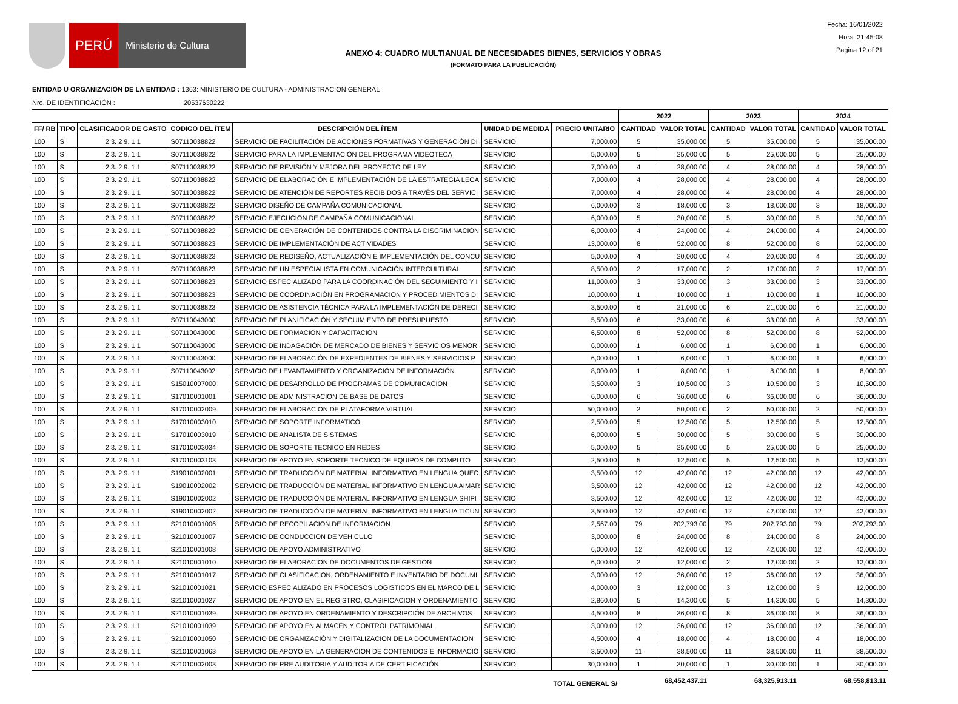PERÚ
Ministerio de Cultura
Fecha: 16/01/2022
Hora: 21:45:08
Pagina 12 of 21
ANEXO 4: CUADRO MULTIANUAL DE NECESIDADES BIENES, SERVICIOS Y OBRAS
(FORMATO PARA LA PUBLICACIÓN)
ENTIDAD U ORGANIZACIÓN DE LA ENTIDAD : 1363: MINISTERIO DE CULTURA - ADMINISTRACION GENERAL
Nro. DE IDENTIFICACIÓN : 20537630222
| | | | | | | | 2022 | | 2023 | | 2024 | |
| --- | --- | --- | --- | --- | --- | --- | --- | --- | --- | --- | --- | --- |
| FF/ RB | TIPO | CLASIFICADOR DE GASTO | CODIGO DEL ÍTEM | DESCRIPCIÓN DEL ÍTEM | UNIDAD DE MEDIDA | PRECIO UNITARIO | CANTIDAD | VALOR TOTAL | CANTIDAD | VALOR TOTAL | CANTIDAD | VALOR TOTAL |
| 100 | S | 2.3. 2 9. 1 1 | S07110038822 | SERVICIO DE FACILITACIÓN DE ACCIONES FORMATIVAS Y GENERACIÓN DI | SERVICIO | 7,000.00 | 5 | 35,000.00 | 5 | 35,000.00 | 5 | 35,000.00 |
| 100 | S | 2.3. 2 9. 1 1 | S07110038822 | SERVICIO PARA LA IMPLEMENTACIÓN DEL PROGRAMA VIDEOTECA | SERVICIO | 5,000.00 | 5 | 25,000.00 | 5 | 25,000.00 | 5 | 25,000.00 |
| 100 | S | 2.3. 2 9. 1 1 | S07110038822 | SERVICIO DE REVISIÓN Y MEJORA DEL PROYECTO DE LEY | SERVICIO | 7,000.00 | 4 | 28,000.00 | 4 | 28,000.00 | 4 | 28,000.00 |
| 100 | S | 2.3. 2 9. 1 1 | S07110038822 | SERVICIO DE ELABORACIÓN E IMPLEMENTACIÓN DE LA ESTRATEGIA LEGA | SERVICIO | 7,000.00 | 4 | 28,000.00 | 4 | 28,000.00 | 4 | 28,000.00 |
| 100 | S | 2.3. 2 9. 1 1 | S07110038822 | SERVICIO DE ATENCIÓN DE REPORTES RECIBIDOS A TRAVÉS DEL SERVICI | SERVICIO | 7,000.00 | 4 | 28,000.00 | 4 | 28,000.00 | 4 | 28,000.00 |
| 100 | S | 2.3. 2 9. 1 1 | S07110038822 | SERVICIO DISEÑO DE CAMPAÑA COMUNICACIONAL | SERVICIO | 6,000.00 | 3 | 18,000.00 | 3 | 18,000.00 | 3 | 18,000.00 |
| 100 | S | 2.3. 2 9. 1 1 | S07110038822 | SERVICIO EJECUCIÓN DE CAMPAÑA COMUNICACIONAL | SERVICIO | 6,000.00 | 5 | 30,000.00 | 5 | 30,000.00 | 5 | 30,000.00 |
| 100 | S | 2.3. 2 9. 1 1 | S07110038822 | SERVICIO DE GENERACIÓN DE CONTENIDOS CONTRA LA DISCRIMINACIÓN | SERVICIO | 6,000.00 | 4 | 24,000.00 | 4 | 24,000.00 | 4 | 24,000.00 |
| 100 | S | 2.3. 2 9. 1 1 | S07110038823 | SERVICIO DE IMPLEMENTACIÓN DE ACTIVIDADES | SERVICIO | 13,000.00 | 8 | 52,000.00 | 8 | 52,000.00 | 8 | 52,000.00 |
| 100 | S | 2.3. 2 9. 1 1 | S07110038823 | SERVICIO DE REDISEÑO, ACTUALIZACIÓN E IMPLEMENTACIÓN DEL CONCU | SERVICIO | 5,000.00 | 4 | 20,000.00 | 4 | 20,000.00 | 4 | 20,000.00 |
| 100 | S | 2.3. 2 9. 1 1 | S07110038823 | SERVICIO DE UN ESPECIALISTA EN COMUNICACIÓN INTERCULTURAL | SERVICIO | 8,500.00 | 2 | 17,000.00 | 2 | 17,000.00 | 2 | 17,000.00 |
| 100 | S | 2.3. 2 9. 1 1 | S07110038823 | SERVICIO ESPECIALIZADO PARA LA COORDINACIÓN DEL SEGUIMIENTO Y I | SERVICIO | 11,000.00 | 3 | 33,000.00 | 3 | 33,000.00 | 3 | 33,000.00 |
| 100 | S | 2.3. 2 9. 1 1 | S07110038823 | SERVICIO DE COORDINACIÓN EN PROGRAMACION Y PROCEDIMIENTOS DI | SERVICIO | 10,000.00 | 1 | 10,000.00 | 1 | 10,000.00 | 1 | 10,000.00 |
| 100 | S | 2.3. 2 9. 1 1 | S07110038823 | SERVICIO DE ASISTENCIA TÉCNICA PARA LA IMPLEMENTACIÓN DE DERECI | SERVICIO | 3,500.00 | 6 | 21,000.00 | 6 | 21,000.00 | 6 | 21,000.00 |
| 100 | S | 2.3. 2 9. 1 1 | S07110043000 | SERVICIO DE PLANIFICACIÓN Y SEGUIMIENTO DE PRESUPUESTO | SERVICIO | 5,500.00 | 6 | 33,000.00 | 6 | 33,000.00 | 6 | 33,000.00 |
| 100 | S | 2.3. 2 9. 1 1 | S07110043000 | SERVICIO DE FORMACIÓN Y CAPACITACIÓN | SERVICIO | 6,500.00 | 8 | 52,000.00 | 8 | 52,000.00 | 8 | 52,000.00 |
| 100 | S | 2.3. 2 9. 1 1 | S07110043000 | SERVICIO DE INDAGACIÓN DE MERCADO DE BIENES Y SERVICIOS MENOR | SERVICIO | 6,000.00 | 1 | 6,000.00 | 1 | 6,000.00 | 1 | 6,000.00 |
| 100 | S | 2.3. 2 9. 1 1 | S07110043000 | SERVICIO DE ELABORACIÓN DE EXPEDIENTES DE BIENES Y SERVICIOS P | SERVICIO | 6,000.00 | 1 | 6,000.00 | 1 | 6,000.00 | 1 | 6,000.00 |
| 100 | S | 2.3. 2 9. 1 1 | S07110043002 | SERVICIO DE LEVANTAMIENTO Y ORGANIZACIÓN DE INFORMACIÓN | SERVICIO | 8,000.00 | 1 | 8,000.00 | 1 | 8,000.00 | 1 | 8,000.00 |
| 100 | S | 2.3. 2 9. 1 1 | S15010007000 | SERVICIO DE DESARROLLO DE PROGRAMAS DE COMUNICACION | SERVICIO | 3,500.00 | 3 | 10,500.00 | 3 | 10,500.00 | 3 | 10,500.00 |
| 100 | S | 2.3. 2 9. 1 1 | S17010001001 | SERVICIO DE ADMINISTRACION DE BASE DE DATOS | SERVICIO | 6,000.00 | 6 | 36,000.00 | 6 | 36,000.00 | 6 | 36,000.00 |
| 100 | S | 2.3. 2 9. 1 1 | S17010002009 | SERVICIO DE ELABORACION DE PLATAFORMA VIRTUAL | SERVICIO | 50,000.00 | 2 | 50,000.00 | 2 | 50,000.00 | 2 | 50,000.00 |
| 100 | S | 2.3. 2 9. 1 1 | S17010003010 | SERVICIO DE SOPORTE INFORMATICO | SERVICIO | 2,500.00 | 5 | 12,500.00 | 5 | 12,500.00 | 5 | 12,500.00 |
| 100 | S | 2.3. 2 9. 1 1 | S17010003019 | SERVICIO DE ANALISTA DE SISTEMAS | SERVICIO | 6,000.00 | 5 | 30,000.00 | 5 | 30,000.00 | 5 | 30,000.00 |
| 100 | S | 2.3. 2 9. 1 1 | S17010003034 | SERVICIO DE SOPORTE TECNICO EN REDES | SERVICIO | 5,000.00 | 5 | 25,000.00 | 5 | 25,000.00 | 5 | 25,000.00 |
| 100 | S | 2.3. 2 9. 1 1 | S17010003103 | SERVICIO DE APOYO EN SOPORTE TECNICO DE EQUIPOS DE COMPUTO | SERVICIO | 2,500.00 | 5 | 12,500.00 | 5 | 12,500.00 | 5 | 12,500.00 |
| 100 | S | 2.3. 2 9. 1 1 | S19010002001 | SERVICIO DE TRADUCCIÓN DE MATERIAL INFORMATIVO EN LENGUA QUEC | SERVICIO | 3,500.00 | 12 | 42,000.00 | 12 | 42,000.00 | 12 | 42,000.00 |
| 100 | S | 2.3. 2 9. 1 1 | S19010002002 | SERVICIO DE TRADUCCIÓN DE MATERIAL INFORMATIVO EN LENGUA AIMAR | SERVICIO | 3,500.00 | 12 | 42,000.00 | 12 | 42,000.00 | 12 | 42,000.00 |
| 100 | S | 2.3. 2 9. 1 1 | S19010002002 | SERVICIO DE TRADUCCIÓN DE MATERIAL INFORMATIVO EN LENGUA SHIPI | SERVICIO | 3,500.00 | 12 | 42,000.00 | 12 | 42,000.00 | 12 | 42,000.00 |
| 100 | S | 2.3. 2 9. 1 1 | S19010002002 | SERVICIO DE TRADUCCIÓN DE MATERIAL INFORMATIVO EN LENGUA TICUN | SERVICIO | 3,500.00 | 12 | 42,000.00 | 12 | 42,000.00 | 12 | 42,000.00 |
| 100 | S | 2.3. 2 9. 1 1 | S21010001006 | SERVICIO DE RECOPILACION DE INFORMACION | SERVICIO | 2,567.00 | 79 | 202,793.00 | 79 | 202,793.00 | 79 | 202,793.00 |
| 100 | S | 2.3. 2 9. 1 1 | S21010001007 | SERVICIO DE CONDUCCION DE VEHICULO | SERVICIO | 3,000.00 | 8 | 24,000.00 | 8 | 24,000.00 | 8 | 24,000.00 |
| 100 | S | 2.3. 2 9. 1 1 | S21010001008 | SERVICIO DE APOYO ADMINISTRATIVO | SERVICIO | 6,000.00 | 12 | 42,000.00 | 12 | 42,000.00 | 12 | 42,000.00 |
| 100 | S | 2.3. 2 9. 1 1 | S21010001010 | SERVICIO DE ELABORACION DE DOCUMENTOS DE GESTION | SERVICIO | 6,000.00 | 2 | 12,000.00 | 2 | 12,000.00 | 2 | 12,000.00 |
| 100 | S | 2.3. 2 9. 1 1 | S21010001017 | SERVICIO DE CLASIFICACION, ORDENAMIENTO E INVENTARIO DE DOCUMI | SERVICIO | 3,000.00 | 12 | 36,000.00 | 12 | 36,000.00 | 12 | 36,000.00 |
| 100 | S | 2.3. 2 9. 1 1 | S21010001021 | SERVICIO ESPECIALIZADO EN PROCESOS LOGISTICOS EN EL MARCO DE L | SERVICIO | 4,000.00 | 3 | 12,000.00 | 3 | 12,000.00 | 3 | 12,000.00 |
| 100 | S | 2.3. 2 9. 1 1 | S21010001027 | SERVICIO DE APOYO EN EL REGISTRO, CLASIFICACION Y ORDENAMIENTO | SERVICIO | 2,860.00 | 5 | 14,300.00 | 5 | 14,300.00 | 5 | 14,300.00 |
| 100 | S | 2.3. 2 9. 1 1 | S21010001039 | SERVICIO DE APOYO EN ORDENAMIENTO Y DESCRIPCIÓN DE ARCHIVOS | SERVICIO | 4,500.00 | 8 | 36,000.00 | 8 | 36,000.00 | 8 | 36,000.00 |
| 100 | S | 2.3. 2 9. 1 1 | S21010001039 | SERVICIO DE APOYO EN ALMACÉN Y CONTROL PATRIMONIAL | SERVICIO | 3,000.00 | 12 | 36,000.00 | 12 | 36,000.00 | 12 | 36,000.00 |
| 100 | S | 2.3. 2 9. 1 1 | S21010001050 | SERVICIO DE ORGANIZACIÓN Y DIGITALIZACION DE LA DOCUMENTACION | SERVICIO | 4,500.00 | 4 | 18,000.00 | 4 | 18,000.00 | 4 | 18,000.00 |
| 100 | S | 2.3. 2 9. 1 1 | S21010001063 | SERVICIO DE APOYO EN LA GENERACIÓN DE CONTENIDOS E INFORMACIÓ | SERVICIO | 3,500.00 | 11 | 38,500.00 | 11 | 38,500.00 | 11 | 38,500.00 |
| 100 | S | 2.3. 2 9. 1 1 | S21010002003 | SERVICIO DE PRE AUDITORIA Y AUDITORIA DE CERTIFICACIÓN | SERVICIO | 30,000.00 | 1 | 30,000.00 | 1 | 30,000.00 | 1 | 30,000.00 |
| | | | | | | TOTAL GENERAL S/ | | 68,452,437.11 | | 68,325,913.11 | | 68,558,813.11 |